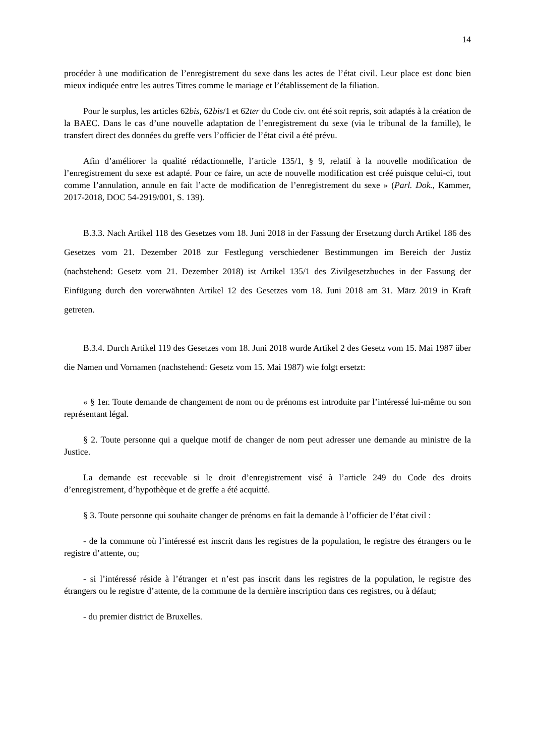14
procéder à une modification de l’enregistrement du sexe dans les actes de l’état civil. Leur place est donc bien mieux indiquée entre les autres Titres comme le mariage et l’établissement de la filiation.
Pour le surplus, les articles 62bis, 62bis/1 et 62ter du Code civ. ont été soit repris, soit adaptés à la création de la BAEC. Dans le cas d’une nouvelle adaptation de l’enregistrement du sexe (via le tribunal de la famille), le transfert direct des données du greffe vers l’officier de l’état civil a été prévu.
Afin d’améliorer la qualité rédactionnelle, l’article 135/1, § 9, relatif à la nouvelle modification de l’enregistrement du sexe est adapté. Pour ce faire, un acte de nouvelle modification est créé puisque celui-ci, tout comme l’annulation, annule en fait l’acte de modification de l’enregistrement du sexe » (Parl. Dok., Kammer, 2017-2018, DOC 54-2919/001, S. 139).
B.3.3. Nach Artikel 118 des Gesetzes vom 18. Juni 2018 in der Fassung der Ersetzung durch Artikel 186 des Gesetzes vom 21. Dezember 2018 zur Festlegung verschiedener Bestimmungen im Bereich der Justiz (nachstehend: Gesetz vom 21. Dezember 2018) ist Artikel 135/1 des Zivilgesetzbuches in der Fassung der Einfügung durch den vorerwähnten Artikel 12 des Gesetzes vom 18. Juni 2018 am 31. März 2019 in Kraft getreten.
B.3.4. Durch Artikel 119 des Gesetzes vom 18. Juni 2018 wurde Artikel 2 des Gesetz vom 15. Mai 1987 über die Namen und Vornamen (nachstehend: Gesetz vom 15. Mai 1987) wie folgt ersetzt:
« § 1er. Toute demande de changement de nom ou de prénoms est introduite par l’intéressé lui-même ou son représentant légal.
§ 2. Toute personne qui a quelque motif de changer de nom peut adresser une demande au ministre de la Justice.
La demande est recevable si le droit d’enregistrement visé à l’article 249 du Code des droits d’enregistrement, d’hypothèque et de greffe a été acquitté.
§ 3. Toute personne qui souhaite changer de prénoms en fait la demande à l’officier de l’état civil :
- de la commune où l’intéressé est inscrit dans les registres de la population, le registre des étrangers ou le registre d’attente, ou;
- si l’intéressé réside à l’étranger et n’est pas inscrit dans les registres de la population, le registre des étrangers ou le registre d’attente, de la commune de la dernière inscription dans ces registres, ou à défaut;
- du premier district de Bruxelles.